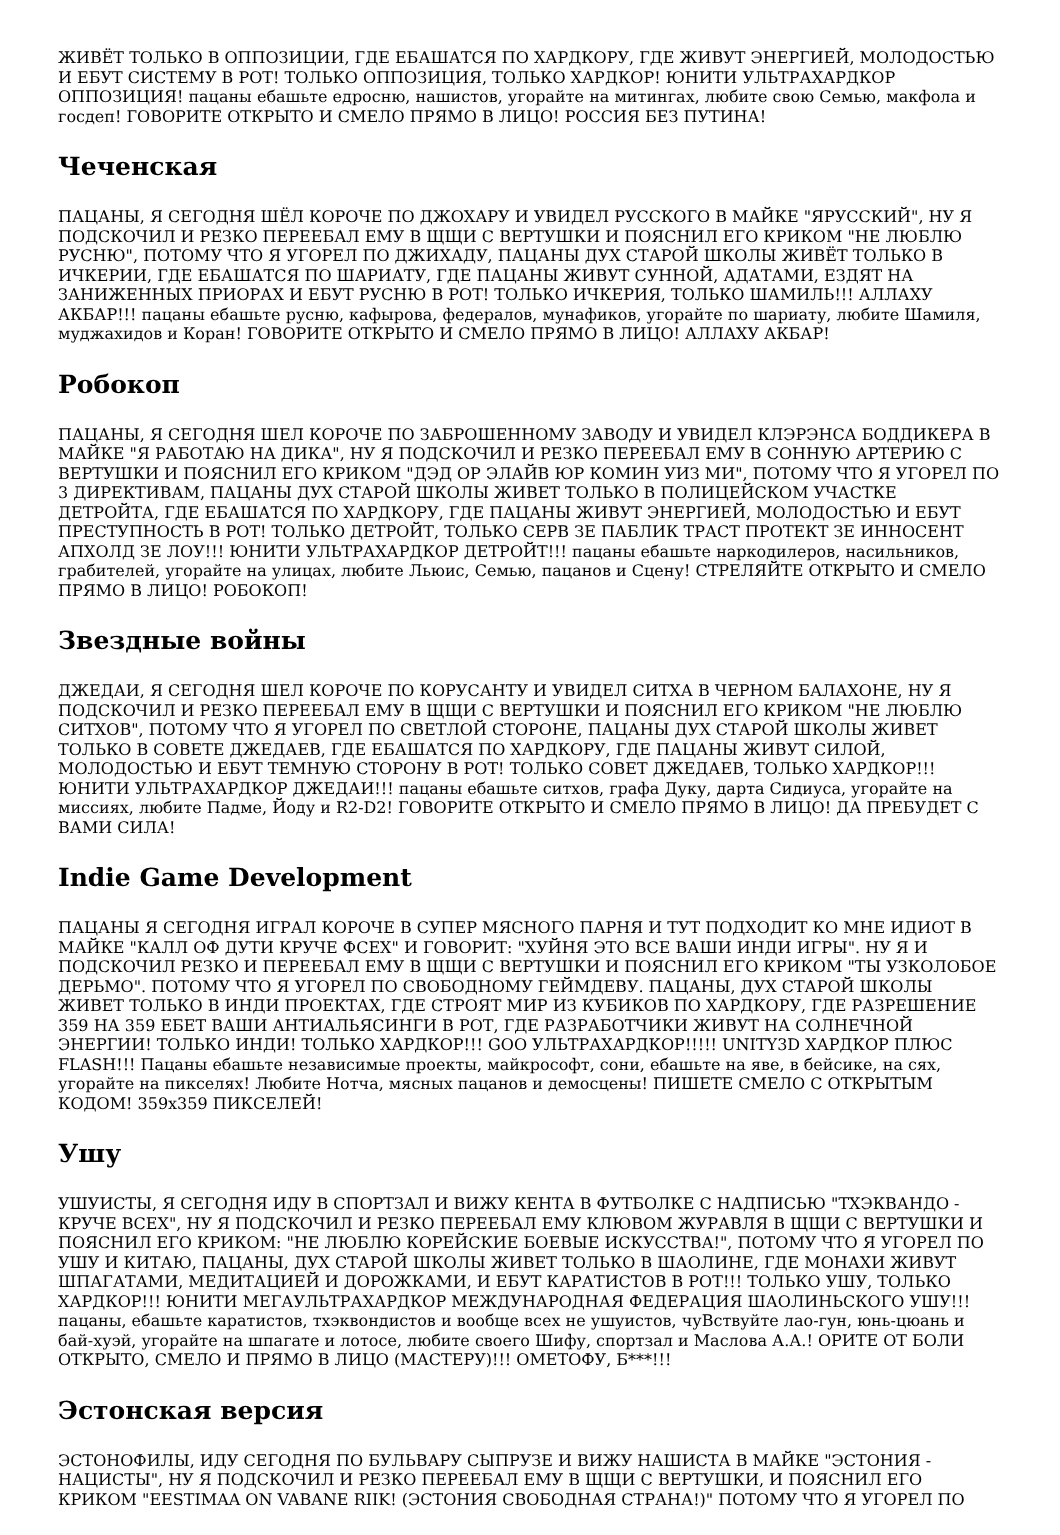ЖИВЁТ ТОЛЬКО В ОППОЗИЦИИ, ГДЕ ЕБАШАТСЯ ПО ХАРДКОРУ, ГДЕ ЖИВУТ ЭНЕРГИЕЙ, МОЛОДОСТЬЮ И ЕБУТ СИСТЕМУ В РОТ! ТОЛЬКО ОППОЗИЦИЯ, ТОЛЬКО ХАРДКОР! ЮНИТИ УЛЬТРАХАРДКОР ОППОЗИЦИЯ! пацаны ебашьте едросню, нашистов, угорайте на митингах, любите свою Семью, макфола и госдеп! ГОВОРИТЕ ОТКРЫТО И СМЕЛО ПРЯМО В ЛИЦО! РОССИЯ БЕЗ ПУТИНА!
Чеченская
ПАЦАНЫ, Я СЕГОДНЯ ШЁЛ КОРОЧЕ ПО ДЖОХАРУ И УВИДЕЛ РУССКОГО В МАЙКЕ "ЯРУССКИЙ", НУ Я ПОДСКОЧИЛ И РЕЗКО ПЕРЕЕБАЛ ЕМУ В ЩЩИ С ВЕРТУШКИ И ПОЯСНИЛ ЕГО КРИКОМ "НЕ ЛЮБЛЮ РУСНЮ", ПОТОМУ ЧТО Я УГОРЕЛ ПО ДЖИХАДУ, ПАЦАНЫ ДУХ СТАРОЙ ШКОЛЫ ЖИВЁТ ТОЛЬКО В ИЧКЕРИИ, ГДЕ ЕБАШАТСЯ ПО ШАРИАТУ, ГДЕ ПАЦАНЫ ЖИВУТ СУННОЙ, АДАТАМИ, ЕЗДЯТ НА ЗАНИЖЕННЫХ ПРИОРАХ И ЕБУТ РУСНЮ В РОТ! ТОЛЬКО ИЧКЕРИЯ, ТОЛЬКО ШАМИЛЬ!!! АЛЛАХУ АКБАР!!! пацаны ебашьте русню, кафырова, федералов, мунафиков, угорайте по шариату, любите Шамиля, муджахидов и Коран! ГОВОРИТЕ ОТКРЫТО И СМЕЛО ПРЯМО В ЛИЦО! АЛЛАХУ АКБАР!
Робокоп
ПАЦАНЫ, Я СЕГОДНЯ ШЕЛ КОРОЧЕ ПО ЗАБРОШЕННОМУ ЗАВОДУ И УВИДЕЛ КЛЭРЭНСА БОДДИКЕРА В МАЙКЕ "Я РАБОТАЮ НА ДИКА", НУ Я ПОДСКОЧИЛ И РЕЗКО ПЕРЕЕБАЛ ЕМУ В СОННУЮ АРТЕРИЮ С ВЕРТУШКИ И ПОЯСНИЛ ЕГО КРИКОМ "ДЭД ОР ЭЛАЙВ ЮР КОМИН УИЗ МИ", ПОТОМУ ЧТО Я УГОРЕЛ ПО 3 ДИРЕКТИВАМ, ПАЦАНЫ ДУХ СТАРОЙ ШКОЛЫ ЖИВЕТ ТОЛЬКО В ПОЛИЦЕЙСКОМ УЧАСТКЕ ДЕТРОЙТА, ГДЕ ЕБАШАТСЯ ПО ХАРДКОРУ, ГДЕ ПАЦАНЫ ЖИВУТ ЭНЕРГИЕЙ, МОЛОДОСТЬЮ И ЕБУТ ПРЕСТУПНОСТЬ В РОТ! ТОЛЬКО ДЕТРОЙТ, ТОЛЬКО СЕРВ ЗЕ ПАБЛИК ТРАСТ ПРОТЕКТ ЗЕ ИННОСЕНТ АПХОЛД ЗЕ ЛОУ!!! ЮНИТИ УЛЬТРАХАРДКОР ДЕТРОЙТ!!! пацаны ебашьте наркодилеров, насильников, грабителей, угорайте на улицах, любите Льюис, Семью, пацанов и Сцену! СТРЕЛЯЙТЕ ОТКРЫТО И СМЕЛО ПРЯМО В ЛИЦО! РОБОКОП!
Звездные войны
ДЖЕДАИ, Я СЕГОДНЯ ШЕЛ КОРОЧЕ ПО КОРУСАНТУ И УВИДЕЛ СИТХА В ЧЕРНОМ БАЛАХОНЕ, НУ Я ПОДСКОЧИЛ И РЕЗКО ПЕРЕЕБАЛ ЕМУ В ЩЩИ С ВЕРТУШКИ И ПОЯСНИЛ ЕГО КРИКОМ "НЕ ЛЮБЛЮ СИТХОВ", ПОТОМУ ЧТО Я УГОРЕЛ ПО СВЕТЛОЙ СТОРОНЕ, ПАЦАНЫ ДУХ СТАРОЙ ШКОЛЫ ЖИВЕТ ТОЛЬКО В СОВЕТЕ ДЖЕДАЕВ, ГДЕ ЕБАШАТСЯ ПО ХАРДКОРУ, ГДЕ ПАЦАНЫ ЖИВУТ СИЛОЙ, МОЛОДОСТЬЮ И ЕБУТ ТЕМНУЮ СТОРОНУ В РОТ! ТОЛЬКО СОВЕТ ДЖЕДАЕВ, ТОЛЬКО ХАРДКОР!!! ЮНИТИ УЛЬТРАХАРДКОР ДЖЕДАИ!!! пацаны ебашьте ситхов, графа Дуку, дарта Сидиуса, угорайте на миссиях, любите Падме, Йоду и R2-D2! ГОВОРИТЕ ОТКРЫТО И СМЕЛО ПРЯМО В ЛИЦО! ДА ПРЕБУДЕТ С ВАМИ СИЛА!
Indie Game Development
ПАЦАНЫ Я СЕГОДНЯ ИГРАЛ КОРОЧЕ В СУПЕР МЯСНОГО ПАРНЯ И ТУТ ПОДХОДИТ КО МНЕ ИДИОТ В МАЙКЕ "КАЛЛ ОФ ДУТИ КРУЧЕ ФСЕХ" И ГОВОРИТ: "ХУЙНЯ ЭТО ВСЕ ВАШИ ИНДИ ИГРЫ". НУ Я И ПОДСКОЧИЛ РЕЗКО И ПЕРЕЕБАЛ ЕМУ В ЩЩИ С ВЕРТУШКИ И ПОЯСНИЛ ЕГО КРИКОМ "ТЫ УЗКОЛОБОЕ ДЕРЬМО". ПОТОМУ ЧТО Я УГОРЕЛ ПО СВОБОДНОМУ ГЕЙМДЕВУ. ПАЦАНЫ, ДУХ СТАРОЙ ШКОЛЫ ЖИВЕТ ТОЛЬКО В ИНДИ ПРОЕКТАХ, ГДЕ СТРОЯТ МИР ИЗ КУБИКОВ ПО ХАРДКОРУ, ГДЕ РАЗРЕШЕНИЕ 359 НА 359 ЕБЕТ ВАШИ АНТИАЛЬЯСИНГИ В РОТ, ГДЕ РАЗРАБОТЧИКИ ЖИВУТ НА СОЛНЕЧНОЙ ЭНЕРГИИ! ТОЛЬКО ИНДИ! ТОЛЬКО ХАРДКОР!!! GOO УЛЬТРАХАРДКОР!!!!! UNITY3D ХАРДКОР ПЛЮС FLASH!!! Пацаны ебашьте независимые проекты, майкрософт, сони, ебашьте на яве, в бейсике, на сях, угорайте на пикселях! Любите Нотча, мясных пацанов и демосцены! ПИШЕТЕ СМЕЛО С ОТКРЫТЫМ КОДОМ! 359x359 ПИКСЕЛЕЙ!
Ушу
УШУИСТЫ, Я СЕГОДНЯ ИДУ В СПОРТЗАЛ И ВИЖУ КЕНТА В ФУТБОЛКЕ С НАДПИСЬЮ "ТХЭКВАНДО - КРУЧЕ ВСЕХ", НУ Я ПОДСКОЧИЛ И РЕЗКО ПЕРЕЕБАЛ ЕМУ КЛЮВОМ ЖУРАВЛЯ В ЩЩИ С ВЕРТУШКИ И ПОЯСНИЛ ЕГО КРИКОМ: "НЕ ЛЮБЛЮ КОРЕЙСКИЕ БОЕВЫЕ ИСКУССТВА!", ПОТОМУ ЧТО Я УГОРЕЛ ПО УШУ И КИТАЮ, ПАЦАНЫ, ДУХ СТАРОЙ ШКОЛЫ ЖИВЕТ ТОЛЬКО В ШАОЛИНЕ, ГДЕ МОНАХИ ЖИВУТ ШПАГАТАМИ, МЕДИТАЦИЕЙ И ДОРОЖКАМИ, И ЕБУТ КАРАТИСТОВ В РОТ!!! ТОЛЬКО УШУ, ТОЛЬКО ХАРДКОР!!! ЮНИТИ МЕГАУЛЬТРАХАРДКОР МЕЖДУНАРОДНАЯ ФЕДЕРАЦИЯ ШАОЛИНЬСКОГО УШУ!!! пацаны, ебашьте каратистов, тхэквондистов и вообще всех не ушуистов, чуВствуйте лао-гун, юнь-цюань и бай-хуэй, угорайте на шпагате и лотосе, любите своего Шифу, спортзал и Маслова А.А.! ОРИТЕ ОТ БОЛИ ОТКРЫТО, СМЕЛО И ПРЯМО В ЛИЦО (МАСТЕРУ)!!! ОМЕТОФУ, Б***!!!
Эстонская версия
ЭСТОНОФИЛЫ, ИДУ СЕГОДНЯ ПО БУЛЬВАРУ СЫПРУЗЕ И ВИЖУ НАШИСТА В МАЙКЕ "ЭСТОНИЯ - НАЦИСТЫ", НУ Я ПОДСКОЧИЛ И РЕЗКО ПЕРЕЕБАЛ ЕМУ В ЩЩИ С ВЕРТУШКИ, И ПОЯСНИЛ ЕГО КРИКОМ "EESTIMAA ON VABANE RIIK! (ЭСТОНИЯ СВОБОДНАЯ СТРАНА!)" ПОТОМУ ЧТО Я УГОРЕЛ ПО